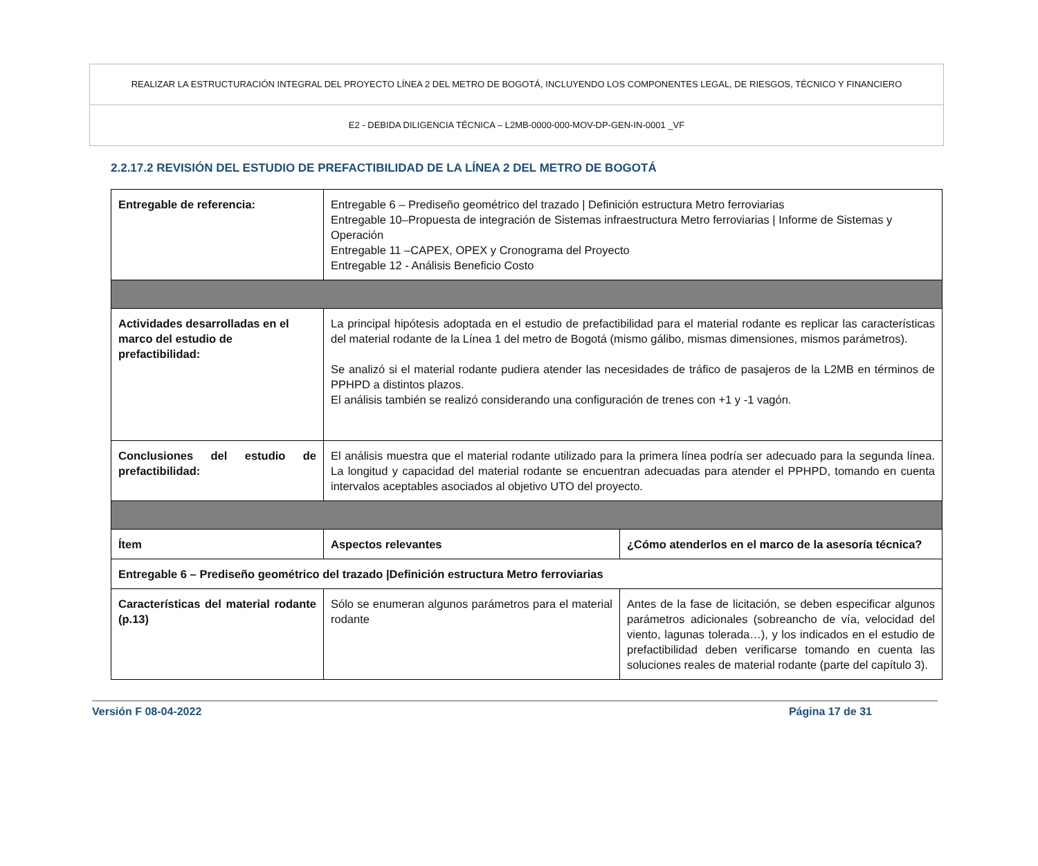REALIZAR LA ESTRUCTURACIÓN INTEGRAL DEL PROYECTO LÍNEA 2 DEL METRO DE BOGOTÁ, INCLUYENDO LOS COMPONENTES LEGAL, DE RIESGOS, TÉCNICO Y FINANCIERO
E2 - DEBIDA DILIGENCIA TÉCNICA – L2MB-0000-000-MOV-DP-GEN-IN-0001 _VF
2.2.17.2 REVISIÓN DEL ESTUDIO DE PREFACTIBILIDAD DE LA LÍNEA 2 DEL METRO DE BOGOTÁ
| Entregable de referencia: | Entregable 6 – Prediseño geométrico del trazado / Definición estructura Metro ferroviarias Entregable 10–Propuesta de integración de Sistemas infraestructura Metro ferroviarias / Informe de Sistemas y Operación Entregable 11 –CAPEX, OPEX y Cronograma del Proyecto Entregable 12 - Análisis Beneficio Costo | |
| Actividades desarrolladas en el marco del estudio de prefactibilidad: | La principal hipótesis adoptada en el estudio de prefactibilidad para el material rodante es replicar las características del material rodante de la Línea 1 del metro de Bogotá (mismo gálibo, mismas dimensiones, mismos parámetros). Se analizó si el material rodante pudiera atender las necesidades de tráfico de pasajeros de la L2MB en términos de PPHPD a distintos plazos. El análisis también se realizó considerando una configuración de trenes con +1 y -1 vagón. | |
| Conclusiones del estudio de prefactibilidad: | El análisis muestra que el material rodante utilizado para la primera línea podría ser adecuado para la segunda línea. La longitud y capacidad del material rodante se encuentran adecuadas para atender el PPHPD, tomando en cuenta intervalos aceptables asociados al objetivo UTO del proyecto. | |
| Ítem | Aspectos relevantes | ¿Cómo atenderlos en el marco de la asesoría técnica? |
| Entregable 6 – Prediseño geométrico del trazado /Definición estructura Metro ferroviarias | | |
| Características del material rodante (p.13) | Sólo se enumeran algunos parámetros para el material rodante | Antes de la fase de licitación, se deben especificar algunos parámetros adicionales (sobreancho de vía, velocidad del viento, lagunas tolerada…), y los indicados en el estudio de prefactibilidad deben verificarse tomando en cuenta las soluciones reales de material rodante (parte del capítulo 3). |
Versión F 08-04-2022 Página 17 de 31